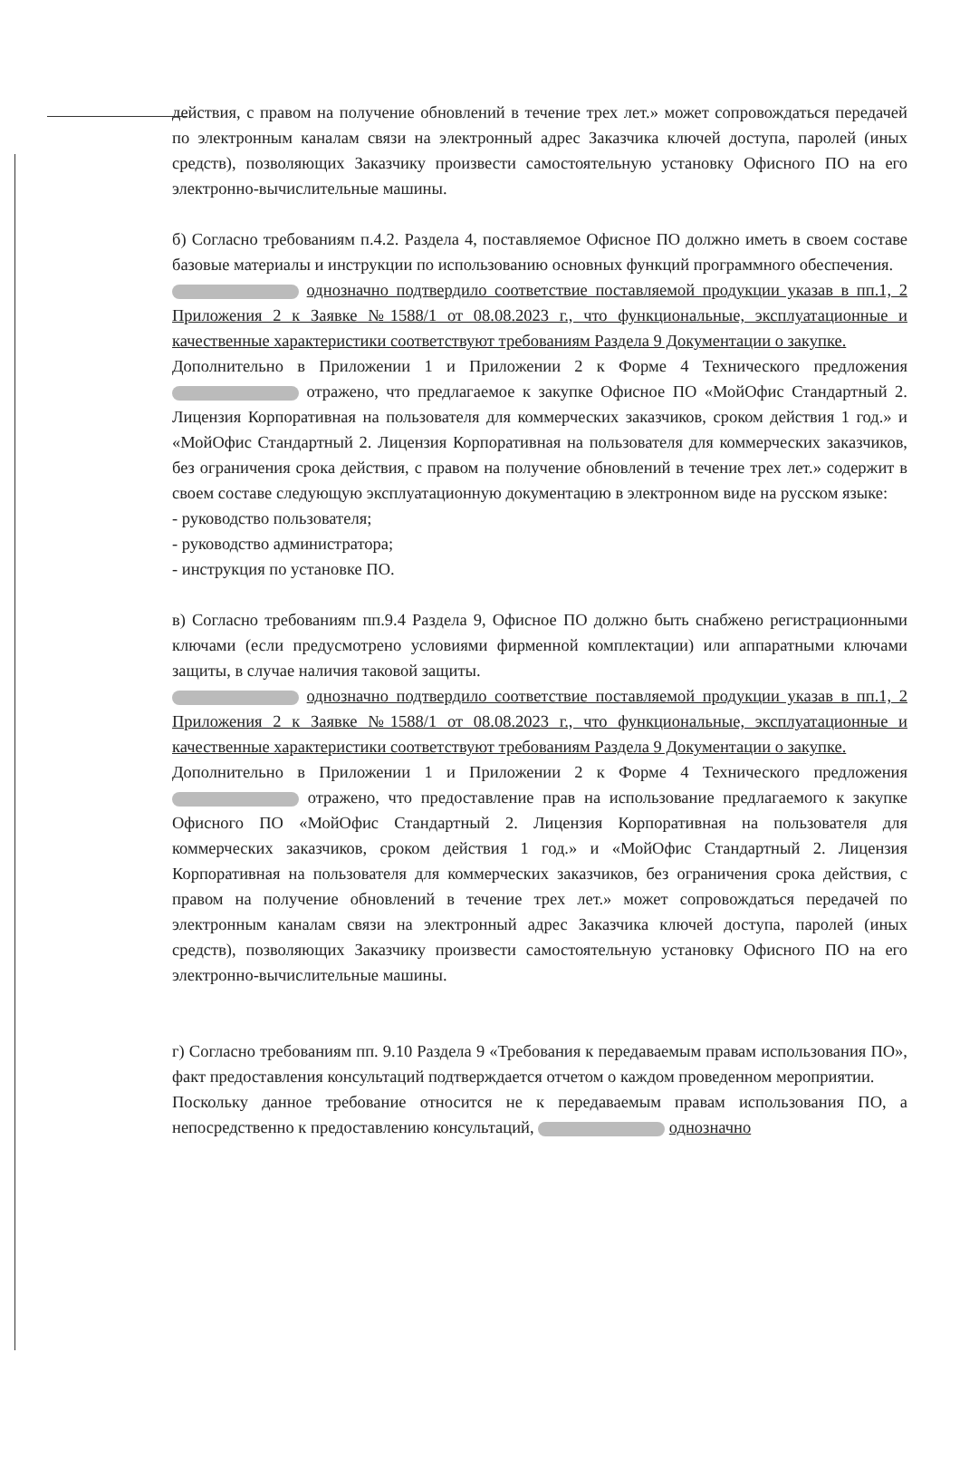действия, с правом на получение обновлений в течение трех лет.» может сопровождаться передачей по электронным каналам связи на электронный адрес Заказчика ключей доступа, паролей (иных средств), позволяющих Заказчику произвести самостоятельную установку Офисного ПО на его электронно-вычислительные машины.
б) Согласно требованиям п.4.2. Раздела 4, поставляемое Офисное ПО должно иметь в своем составе базовые материалы и инструкции по использованию основных функций программного обеспечения.
однозначно подтвердило соответствие поставляемой продукции указав в пп.1, 2 Приложения 2 к Заявке №1588/1 от 08.08.2023 г., что функциональные, эксплуатационные и качественные характеристики соответствуют требованиям Раздела 9 Документации о закупке.
Дополнительно в Приложении 1 и Приложении 2 к Форме 4 Технического предложения отражено, что предлагаемое к закупке Офисное ПО «МойОфис Стандартный 2. Лицензия Корпоративная на пользователя для коммерческих заказчиков, сроком действия 1 год.» и «МойОфис Стандартный 2. Лицензия Корпоративная на пользователя для коммерческих заказчиков, без ограничения срока действия, с правом на получение обновлений в течение трех лет.» содержит в своем составе следующую эксплуатационную документацию в электронном виде на русском языке:
- руководство пользователя;
- руководство администратора;
- инструкция по установке ПО.
в) Согласно требованиям пп.9.4 Раздела 9, Офисное ПО должно быть снабжено регистрационными ключами (если предусмотрено условиями фирменной комплектации) или аппаратными ключами защиты, в случае наличия таковой защиты.
однозначно подтвердило соответствие поставляемой продукции указав в пп.1, 2 Приложения 2 к Заявке №1588/1 от 08.08.2023 г., что функциональные, эксплуатационные и качественные характеристики соответствуют требованиям Раздела 9 Документации о закупке.
Дополнительно в Приложении 1 и Приложении 2 к Форме 4 Технического предложения отражено, что предоставление прав на использование предлагаемого к закупке Офисного ПО «МойОфис Стандартный 2. Лицензия Корпоративная на пользователя для коммерческих заказчиков, сроком действия 1 год.» и «МойОфис Стандартный 2. Лицензия Корпоративная на пользователя для коммерческих заказчиков, без ограничения срока действия, с правом на получение обновлений в течение трех лет.» может сопровождаться передачей по электронным каналам связи на электронный адрес Заказчика ключей доступа, паролей (иных средств), позволяющих Заказчику произвести самостоятельную установку Офисного ПО на его электронно-вычислительные машины.
г) Согласно требованиям пп. 9.10 Раздела 9 «Требования к передаваемым правам использования ПО», факт предоставления консультаций подтверждается отчетом о каждом проведенном мероприятии.
Поскольку данное требование относится не к передаваемым правам использования ПО, а непосредственно к предоставлению консультаций, однозначно